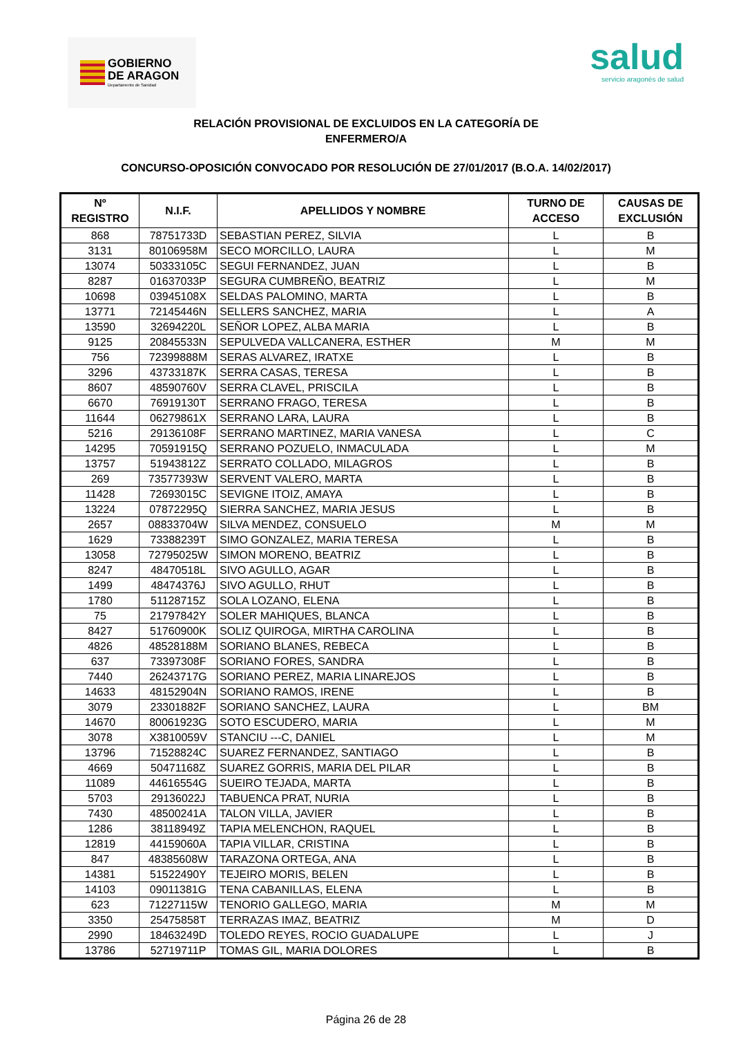GOBIERNO
DE ARAGON
Departamento de Sanidad
salud
servicio aragonés de salud
RELACIÓN PROVISIONAL DE EXCLUIDOS EN LA CATEGORÍA DE
ENFERMERO/A
CONCURSO-OPOSICIÓN CONVOCADO POR RESOLUCIÓN DE 27/01/2017 (B.O.A. 14/02/2017)
| Nº REGISTRO | N.I.F. | APELLIDOS Y NOMBRE | TURNO DE ACCESO | CAUSAS DE EXCLUSIÓN |
| --- | --- | --- | --- | --- |
| 868 | 78751733D | SEBASTIAN PEREZ, SILVIA | L | B |
| 3131 | 80106958M | SECO MORCILLO, LAURA | L | M |
| 13074 | 50333105C | SEGUI FERNANDEZ, JUAN | L | B |
| 8287 | 01637033P | SEGURA CUMBREÑO, BEATRIZ | L | M |
| 10698 | 03945108X | SELDAS PALOMINO, MARTA | L | B |
| 13771 | 72145446N | SELLERS SANCHEZ, MARIA | L | A |
| 13590 | 32694220L | SEÑOR LOPEZ, ALBA MARIA | L | B |
| 9125 | 20845533N | SEPULVEDA VALLCANERA, ESTHER | M | M |
| 756 | 72399888M | SERAS ALVAREZ, IRATXE | L | B |
| 3296 | 43733187K | SERRA CASAS, TERESA | L | B |
| 8607 | 48590760V | SERRA CLAVEL, PRISCILA | L | B |
| 6670 | 76919130T | SERRANO FRAGO, TERESA | L | B |
| 11644 | 06279861X | SERRANO LARA, LAURA | L | B |
| 5216 | 29136108F | SERRANO MARTINEZ, MARIA VANESA | L | C |
| 14295 | 70591915Q | SERRANO POZUELO, INMACULADA | L | M |
| 13757 | 51943812Z | SERRATO COLLADO, MILAGROS | L | B |
| 269 | 73577393W | SERVENT VALERO, MARTA | L | B |
| 11428 | 72693015C | SEVIGNE ITOIZ, AMAYA | L | B |
| 13224 | 07872295Q | SIERRA SANCHEZ, MARIA JESUS | L | B |
| 2657 | 08833704W | SILVA MENDEZ, CONSUELO | M | M |
| 1629 | 73388239T | SIMO GONZALEZ, MARIA TERESA | L | B |
| 13058 | 72795025W | SIMON MORENO, BEATRIZ | L | B |
| 8247 | 48470518L | SIVO AGULLO, AGAR | L | B |
| 1499 | 48474376J | SIVO AGULLO, RHUT | L | B |
| 1780 | 51128715Z | SOLA LOZANO, ELENA | L | B |
| 75 | 21797842Y | SOLER MAHIQUES, BLANCA | L | B |
| 8427 | 51760900K | SOLIZ QUIROGA, MIRTHA CAROLINA | L | B |
| 4826 | 48528188M | SORIANO BLANES, REBECA | L | B |
| 637 | 73397308F | SORIANO FORES, SANDRA | L | B |
| 7440 | 26243717G | SORIANO PEREZ, MARIA LINAREJOS | L | B |
| 14633 | 48152904N | SORIANO RAMOS, IRENE | L | B |
| 3079 | 23301882F | SORIANO SANCHEZ, LAURA | L | BM |
| 14670 | 80061923G | SOTO ESCUDERO, MARIA | L | M |
| 3078 | X3810059V | STANCIU ---C, DANIEL | L | M |
| 13796 | 71528824C | SUAREZ FERNANDEZ, SANTIAGO | L | B |
| 4669 | 50471168Z | SUAREZ GORRIS, MARIA DEL PILAR | L | B |
| 11089 | 44616554G | SUEIRO TEJADA, MARTA | L | B |
| 5703 | 29136022J | TABUENCA PRAT, NURIA | L | B |
| 7430 | 48500241A | TALON VILLA, JAVIER | L | B |
| 1286 | 38118949Z | TAPIA MELENCHON, RAQUEL | L | B |
| 12819 | 44159060A | TAPIA VILLAR, CRISTINA | L | B |
| 847 | 48385608W | TARAZONA ORTEGA, ANA | L | B |
| 14381 | 51522490Y | TEJEIRO MORIS, BELEN | L | B |
| 14103 | 09011381G | TENA CABANILLAS, ELENA | L | B |
| 623 | 71227115W | TENORIO GALLEGO, MARIA | M | M |
| 3350 | 25475858T | TERRAZAS IMAZ, BEATRIZ | M | D |
| 2990 | 18463249D | TOLEDO REYES, ROCIO GUADALUPE | L | J |
| 13786 | 52719711P | TOMAS GIL, MARIA DOLORES | L | B |
Página 26 de 28